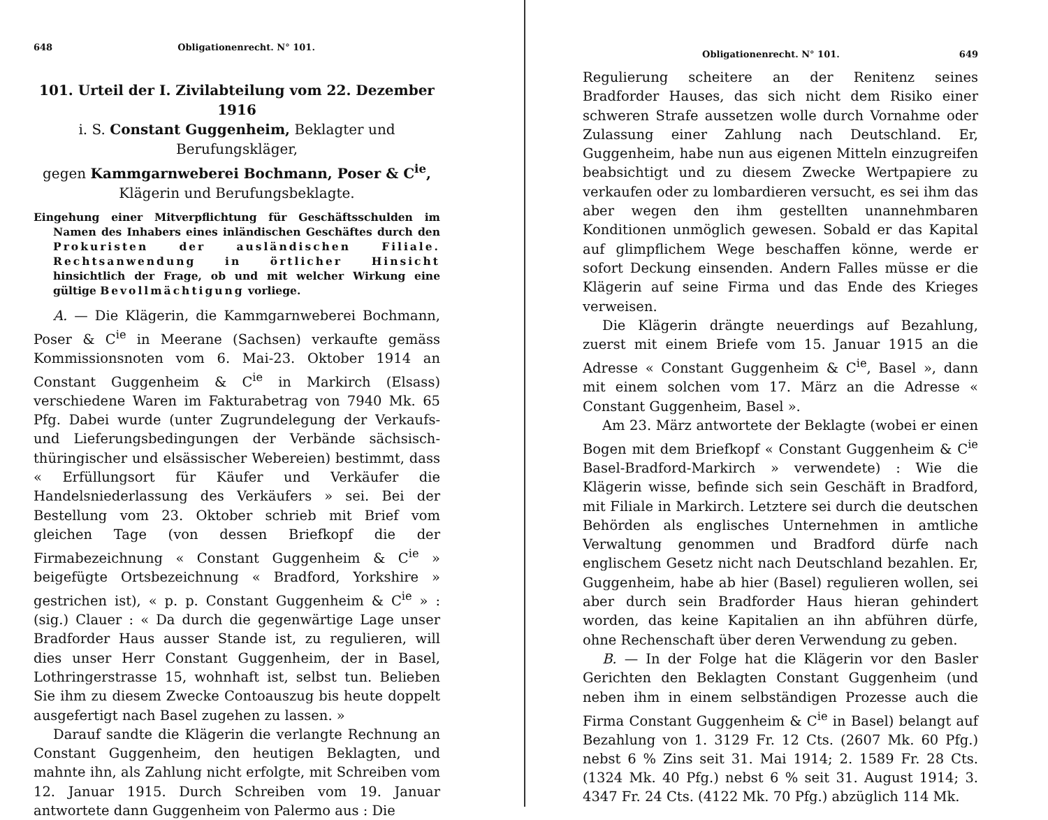648 Obligationenrecht. N° 101.
101. Urteil der I. Zivilabteilung vom 22. Dezember 1916
i. S. Constant Guggenheim, Beklagter und Berufungskläger,
gegen Kammgarnweberei Bochmann, Poser & C<sup>ie</sup>,
Klägerin und Berufungsbeklagte.
Eingehung einer Mitverpflichtung für Geschäftsschulden im Namen des Inhabers eines inländischen Geschäftes durch den Prokuristen der ausländischen Filiale. Rechtsanwendung in örtlicher Hinsicht hinsichtlich der Frage, ob und mit welcher Wirkung eine gültige Bevollmächtigung vorliege.
A. — Die Klägerin, die Kammgarnweberei Bochmann, Poser & C<sup>ie</sup> in Meerane (Sachsen) verkaufte gemäss Kommissionsnoten vom 6. Mai-23. Oktober 1914 an Constant Guggenheim & C<sup>ie</sup> in Markirch (Elsass) verschiedene Waren im Fakturabetrag von 7940 Mk. 65 Pfg. Dabei wurde (unter Zugrundelegung der Verkaufs- und Lieferungsbedingungen der Verbände sächsisch-thüringischer und elsässischer Webereien) bestimmt, dass « Erfüllungsort für Käufer und Verkäufer die Handelsniederlassung des Verkäufers » sei. Bei der Bestellung vom 23. Oktober schrieb mit Brief vom gleichen Tage (von dessen Briefkopf die der Firmabezeichnung « Constant Guggenheim & C<sup>ie</sup> » beigefügte Ortsbezeichnung « Bradford, Yorkshire » gestrichen ist), « p. p. Constant Guggenheim & C<sup>ie</sup> » : (sig.) Clauer : « Da durch die gegenwärtige Lage unser Bradforder Haus ausser Stande ist, zu regulieren, will dies unser Herr Constant Guggenheim, der in Basel, Lothringerstrasse 15, wohnhaft ist, selbst tun. Belieben Sie ihm zu diesem Zwecke Contoauszug bis heute doppelt ausgefertigt nach Basel zugehen zu lassen. »
Darauf sandte die Klägerin die verlangte Rechnung an Constant Guggenheim, den heutigen Beklagten, und mahnte ihn, als Zahlung nicht erfolgte, mit Schreiben vom 12. Januar 1915. Durch Schreiben vom 19. Januar antwortete dann Guggenheim von Palermo aus : Die
Obligationenrecht. N° 101. 649
Regulierung scheitere an der Renitenz seines Bradforder Hauses, das sich nicht dem Risiko einer schweren Strafe aussetzen wolle durch Vornahme oder Zulassung einer Zahlung nach Deutschland. Er, Guggenheim, habe nun aus eigenen Mitteln einzugreifen beabsichtigt und zu diesem Zwecke Wertpapiere zu verkaufen oder zu lombardieren versucht, es sei ihm das aber wegen den ihm gestellten unannehmbaren Konditionen unmöglich gewesen. Sobald er das Kapital auf glimpflichem Wege beschaffen könne, werde er sofort Deckung einsenden. Andern Falles müsse er die Klägerin auf seine Firma und das Ende des Krieges verweisen.
Die Klägerin drängte neuerdings auf Bezahlung, zuerst mit einem Briefe vom 15. Januar 1915 an die Adresse « Constant Guggenheim & C<sup>ie</sup>, Basel », dann mit einem solchen vom 17. März an die Adresse « Constant Guggenheim, Basel ».
Am 23. März antwortete der Beklagte (wobei er einen Bogen mit dem Briefkopf « Constant Guggenheim & C<sup>ie</sup> Basel-Bradford-Markirch » verwendete) : Wie die Klägerin wisse, befinde sich sein Geschäft in Bradford, mit Filiale in Markirch. Letztere sei durch die deutschen Behörden als englisches Unternehmen in amtliche Verwaltung genommen und Bradford dürfe nach englischem Gesetz nicht nach Deutschland bezahlen. Er, Guggenheim, habe ab hier (Basel) regulieren wollen, sei aber durch sein Bradforder Haus hieran gehindert worden, das keine Kapitalien an ihn abführen dürfe, ohne Rechenschaft über deren Verwendung zu geben.
B. — In der Folge hat die Klägerin vor den Basler Gerichten den Beklagten Constant Guggenheim (und neben ihm in einem selbständigen Prozesse auch die Firma Constant Guggenheim & C<sup>ie</sup> in Basel) belangt auf Bezahlung von 1. 3129 Fr. 12 Cts. (2607 Mk. 60 Pfg.) nebst 6 % Zins seit 31. Mai 1914; 2. 1589 Fr. 28 Cts. (1324 Mk. 40 Pfg.) nebst 6 % seit 31. August 1914; 3. 4347 Fr. 24 Cts. (4122 Mk. 70 Pfg.) abzüglich 114 Mk.